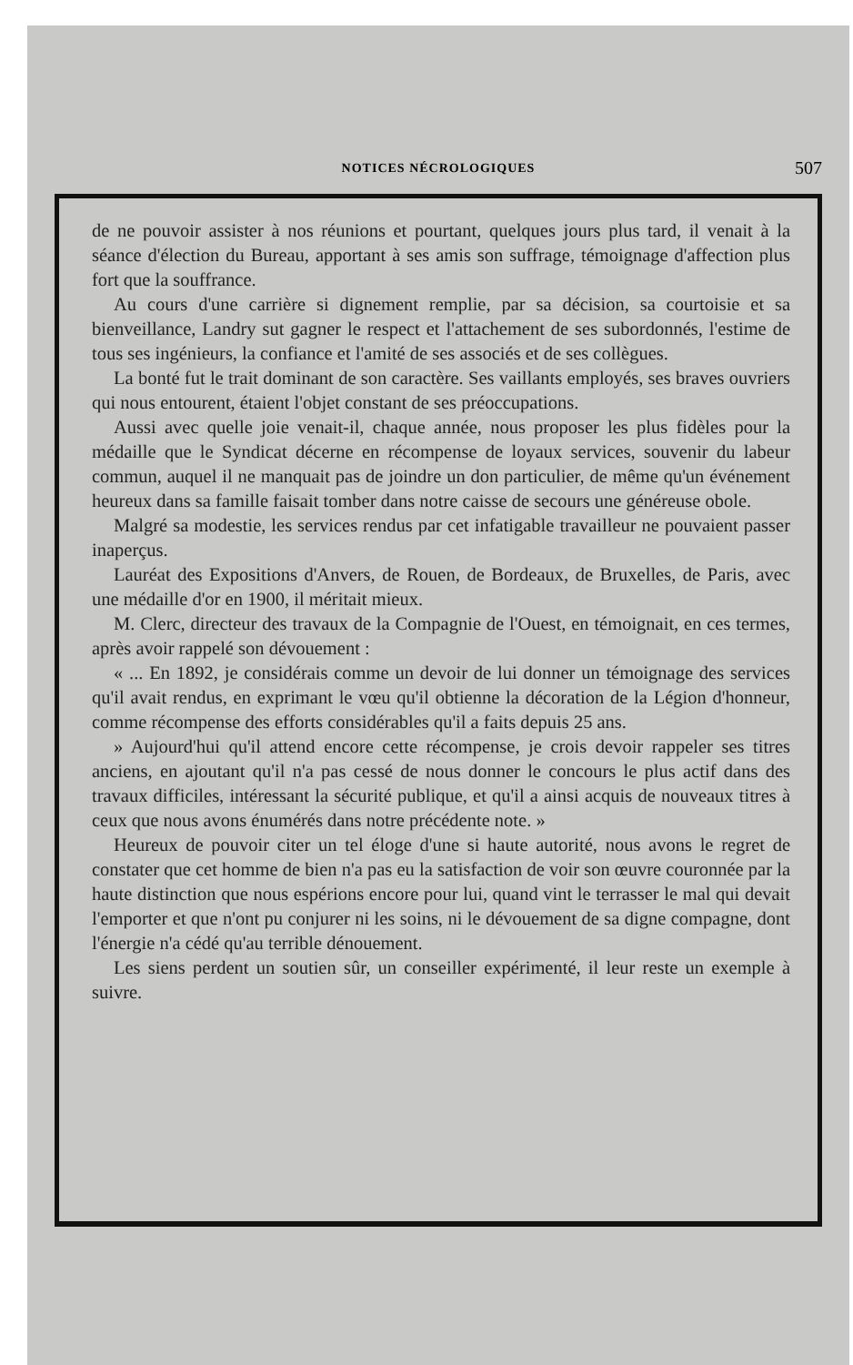NOTICES NÉCROLOGIQUES
507
de ne pouvoir assister à nos réunions et pourtant, quelques jours plus tard, il venait à la séance d'élection du Bureau, apportant à ses amis son suffrage, témoignage d'affection plus fort que la souffrance.
Au cours d'une carrière si dignement remplie, par sa décision, sa courtoisie et sa bienveillance, Landry sut gagner le respect et l'attachement de ses subordonnés, l'estime de tous ses ingénieurs, la confiance et l'amité de ses associés et de ses collègues.
La bonté fut le trait dominant de son caractère. Ses vaillants employés, ses braves ouvriers qui nous entourent, étaient l'objet constant de ses préoccupations.
Aussi avec quelle joie venait-il, chaque année, nous proposer les plus fidèles pour la médaille que le Syndicat décerne en récompense de loyaux services, souvenir du labeur commun, auquel il ne manquait pas de joindre un don particulier, de même qu'un événement heureux dans sa famille faisait tomber dans notre caisse de secours une généreuse obole.
Malgré sa modestie, les services rendus par cet infatigable travailleur ne pouvaient passer inaperçus.
Lauréat des Expositions d'Anvers, de Rouen, de Bordeaux, de Bruxelles, de Paris, avec une médaille d'or en 1900, il méritait mieux.
M. Clerc, directeur des travaux de la Compagnie de l'Ouest, en témoignait, en ces termes, après avoir rappelé son dévouement :
« ... En 1892, je considérais comme un devoir de lui donner un témoignage des services qu'il avait rendus, en exprimant le vœu qu'il obtienne la décoration de la Légion d'honneur, comme récompense des efforts considérables qu'il a faits depuis 25 ans.
» Aujourd'hui qu'il attend encore cette récompense, je crois devoir rappeler ses titres anciens, en ajoutant qu'il n'a pas cessé de nous donner le concours le plus actif dans des travaux difficiles, intéressant la sécurité publique, et qu'il a ainsi acquis de nouveaux titres à ceux que nous avons énumérés dans notre précédente note. »
Heureux de pouvoir citer un tel éloge d'une si haute autorité, nous avons le regret de constater que cet homme de bien n'a pas eu la satisfaction de voir son œuvre couronnée par la haute distinction que nous espérions encore pour lui, quand vint le terrasser le mal qui devait l'emporter et que n'ont pu conjurer ni les soins, ni le dévouement de sa digne compagne, dont l'énergie n'a cédé qu'au terrible dénouement.
Les siens perdent un soutien sûr, un conseiller expérimenté, il leur reste un exemple à suivre.